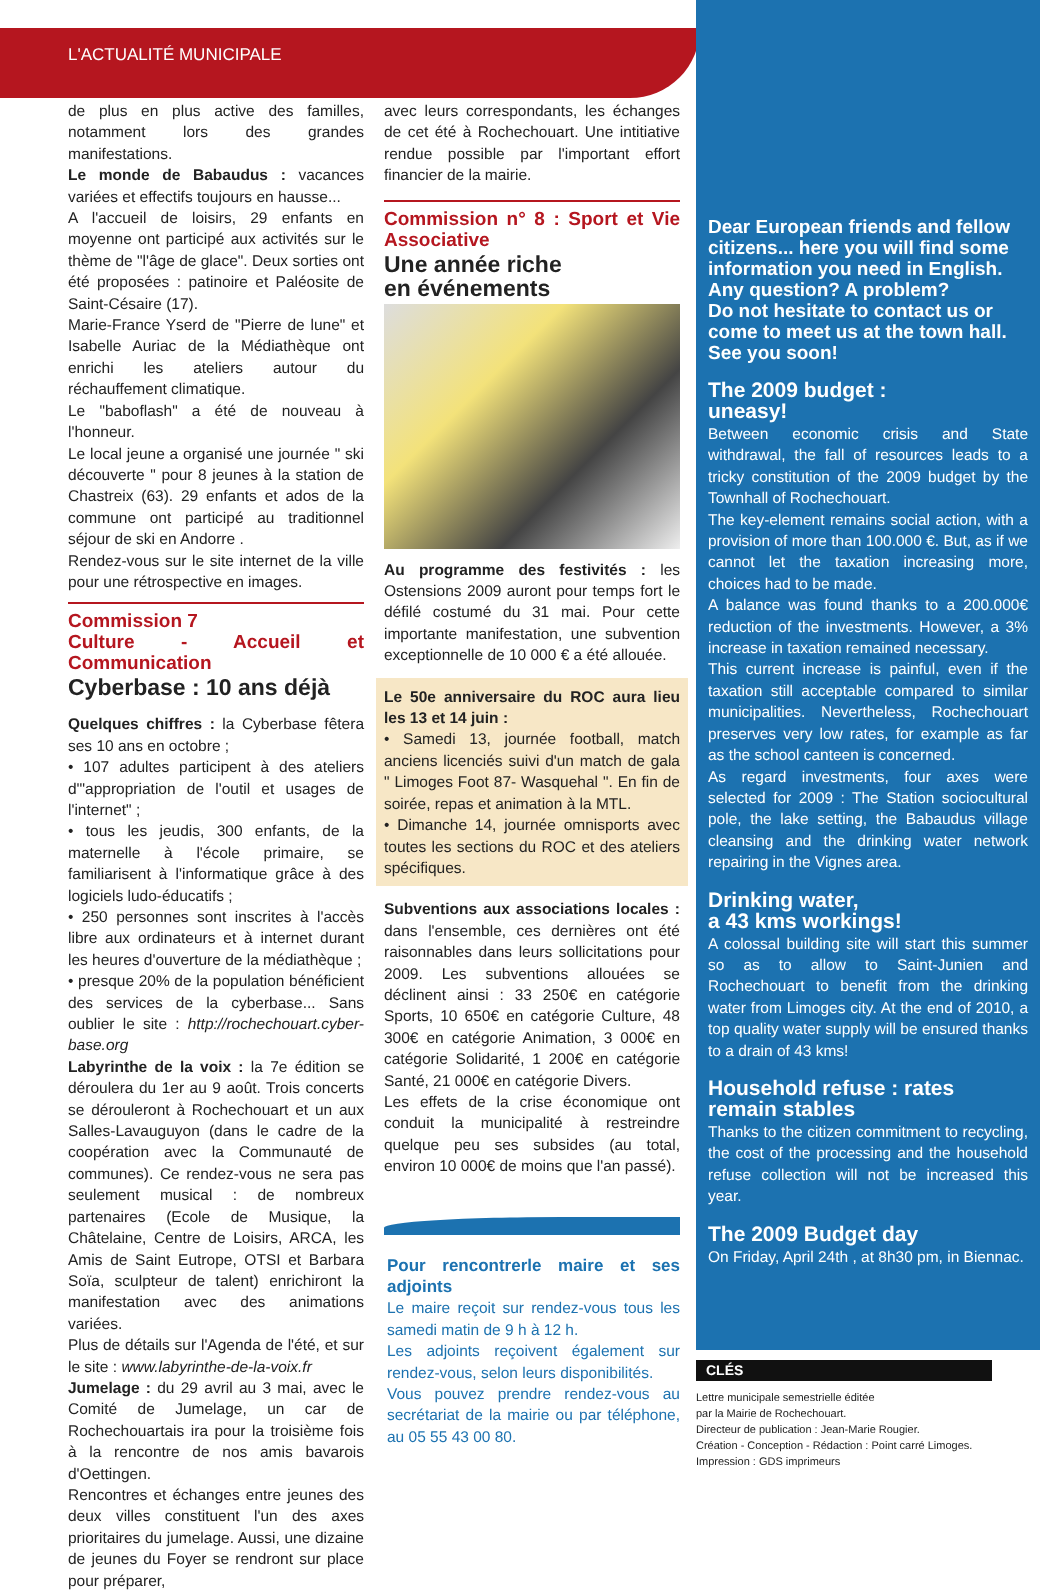L'ACTUALITÉ MUNICIPALE
de plus en plus active des familles, notamment lors des grandes manifestations.
Le monde de Babaudus : vacances variées et effectifs toujours en hausse...
A l'accueil de loisirs, 29 enfants en moyenne ont participé aux activités sur le thème de "l'âge de glace". Deux sorties ont été proposées : patinoire et Paléosite de Saint-Césaire (17).
Marie-France Yserd de "Pierre de lune" et Isabelle Auriac de la Médiathèque ont enrichi les ateliers autour du réchauffement climatique.
Le "baboflash" a été de nouveau à l'honneur.
Le local jeune a organisé une journée " ski découverte " pour 8 jeunes à la station de Chastreix (63). 29 enfants et ados de la commune ont participé au traditionnel séjour de ski en Andorre .
Rendez-vous sur le site internet de la ville pour une rétrospective en images.
Commission 7
Culture - Accueil et Communication
Cyberbase : 10 ans déjà
Quelques chiffres : la Cyberbase fêtera ses 10 ans en octobre ;
• 107 adultes participent à des ateliers d'"appropriation de l'outil et usages de l'internet" ;
• tous les jeudis, 300 enfants, de la maternelle à l'école primaire, se familiarisent à l'informatique grâce à des logiciels ludo-éducatifs ;
• 250 personnes sont inscrites à l'accès libre aux ordinateurs et à internet durant les heures d'ouverture de la médiathèque ;
• presque 20% de la population bénéficient des services de la cyberbase... Sans oublier le site : http://rochechouart.cyber-base.org
Labyrinthe de la voix : la 7e édition se déroulera du 1er au 9 août. Trois concerts se dérouleront à Rochechouart et un aux Salles-Lavauguyon (dans le cadre de la coopération avec la Communauté de communes). Ce rendez-vous ne sera pas seulement musical : de nombreux partenaires (Ecole de Musique, la Châtelaine, Centre de Loisirs, ARCA, les Amis de Saint Eutrope, OTSI et Barbara Soïa, sculpteur de talent) enrichiront la manifestation avec des animations variées.
Plus de détails sur l'Agenda de l'été, et sur le site : www.labyrinthe-de-la-voix.fr
Jumelage : du 29 avril au 3 mai, avec le Comité de Jumelage, un car de Rochechouartais ira pour la troisième fois à la rencontre de nos amis bavarois d'Oettingen.
Rencontres et échanges entre jeunes des deux villes constituent l'un des axes prioritaires du jumelage. Aussi, une dizaine de jeunes du Foyer se rendront sur place pour préparer,
avec leurs correspondants, les échanges de cet été à Rochechouart. Une intitiative rendue possible par l'important effort financier de la mairie.
Commission n° 8 : Sport et Vie Associative
Une année riche
en événements
Au programme des festivités : les Ostensions 2009 auront pour temps fort le défilé costumé du 31 mai. Pour cette importante manifestation, une subvention exceptionnelle de 10 000 € a été allouée.
Le 50e anniversaire du ROC aura lieu les 13 et 14 juin :
• Samedi 13, journée football, match anciens licenciés suivi d'un match de gala " Limoges Foot 87- Wasquehal ". En fin de soirée, repas et animation à la MTL.
• Dimanche 14, journée omnisports avec toutes les sections du ROC et des ateliers spécifiques.
Subventions aux associations locales : dans l'ensemble, ces dernières ont été raisonnables dans leurs sollicitations pour 2009. Les subventions allouées se déclinent ainsi : 33 250€ en catégorie Sports, 10 650€ en catégorie Culture, 48 300€ en catégorie Animation, 3 000€ en catégorie Solidarité, 1 200€ en catégorie Santé, 21 000€ en catégorie Divers.
Les effets de la crise économique ont conduit la municipalité à restreindre quelque peu ses subsides (au total, environ 10 000€ de moins que l'an passé).
Pour rencontrerle maire et ses adjoints
Le maire reçoit sur rendez-vous tous les samedi matin de 9 h à 12 h.
Les adjoints reçoivent également sur rendez-vous, selon leurs disponibilités.
Vous pouvez prendre rendez-vous au secrétariat de la mairie ou par téléphone, au 05 55 43 00 80.
Dear European friends and fellow citizens... here you will find some information you need in English.
Any question? A problem?
Do not hesitate to contact us or come to meet us at the town hall. See you soon!
The 2009 budget :
uneasy!
Between economic crisis and State withdrawal, the fall of resources leads to a tricky constitution of the 2009 budget by the Townhall of Rochechouart.
The key-element remains social action, with a provision of more than 100.000 €. But, as if we cannot let the taxation increasing more, choices had to be made.
A balance was found thanks to a 200.000€ reduction of the investments. However, a 3% increase in taxation remained necessary.
This current increase is painful, even if the taxation still acceptable compared to similar municipalities. Nevertheless, Rochechouart preserves very low rates, for example as far as the school canteen is concerned.
As regard investments, four axes were selected for 2009 : The Station sociocultural pole, the lake setting, the Babaudus village cleansing and the drinking water network repairing in the Vignes area.
Drinking water,
a 43 kms workings!
A colossal building site will start this summer so as to allow to Saint-Junien and Rochechouart to benefit from the drinking water from Limoges city. At the end of 2010, a top quality water supply will be ensured thanks to a drain of 43 kms!
Household refuse : rates remain stables
Thanks to the citizen commitment to recycling, the cost of the processing and the household refuse collection will not be increased this year.
The 2009 Budget day
On Friday, April 24th , at 8h30 pm, in Biennac.
CLÉS
Lettre municipale semestrielle éditée
par la Mairie de Rochechouart.
Directeur de publication : Jean-Marie Rougier.
Création - Conception - Rédaction : Point carré Limoges.
Impression : GDS imprimeurs